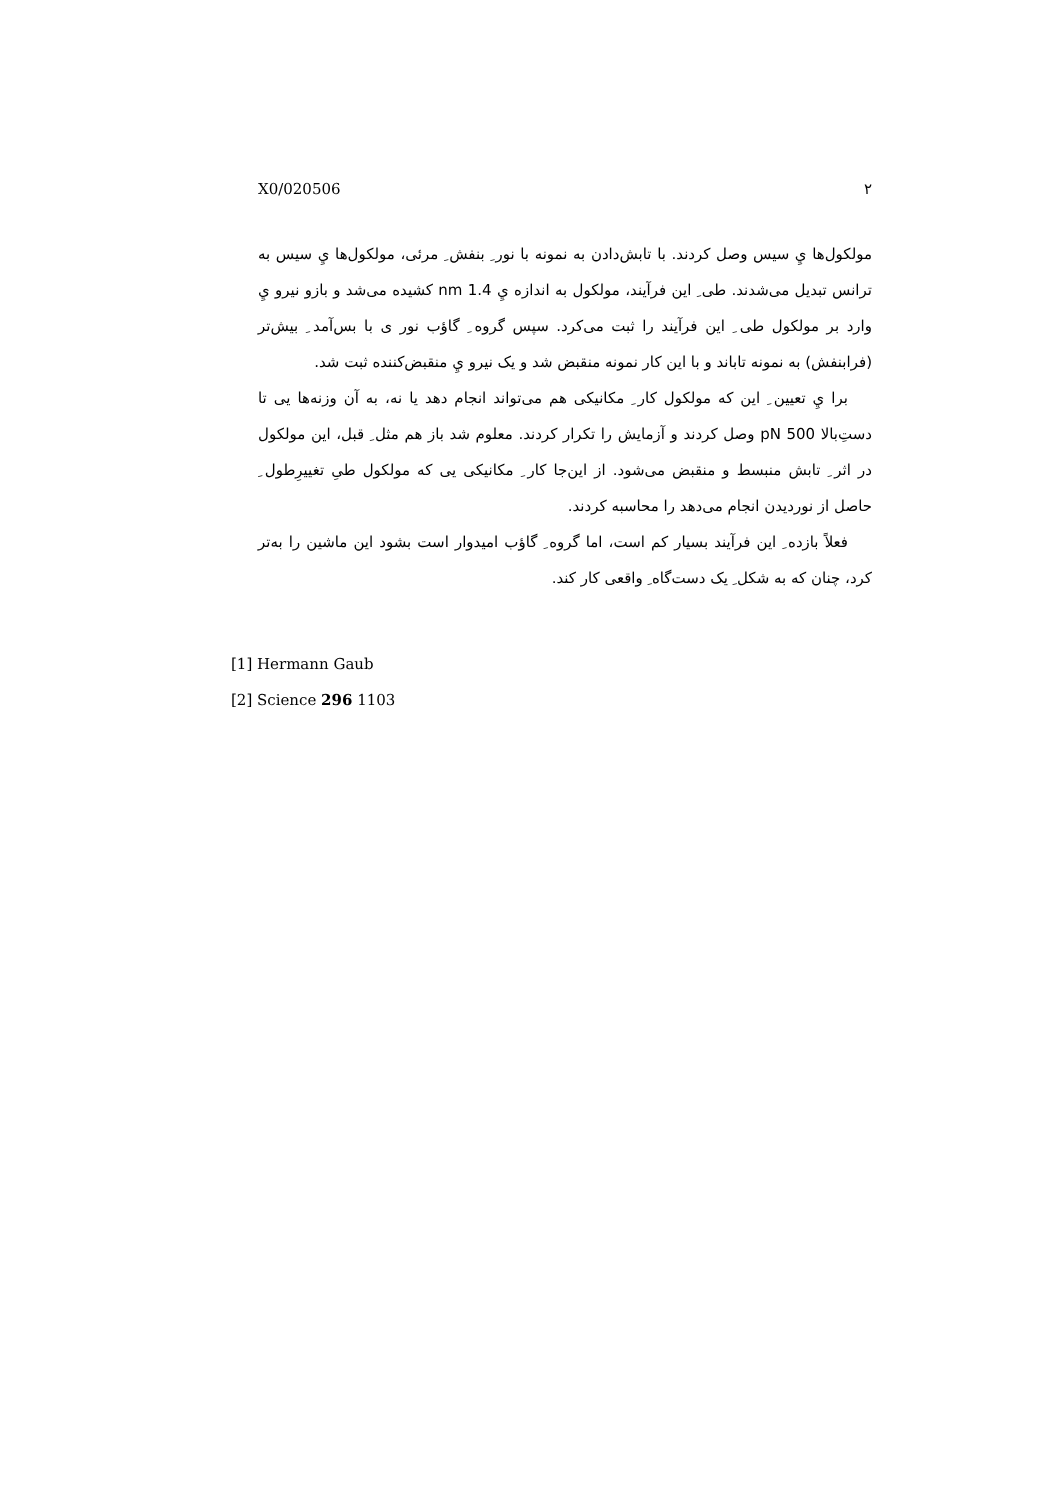X0/020506 ۲
مولکول‌ها يِ سیس وصل کردند. با تابش‌دادن به نمونه با نور ِ بنفش ِ مرئی، مولکول‌ها يِ سیس به ترانس تبدیل می‌شدند. طی ِ این فرآیند، مولکول به اندازه يِ 1.4 nm کشیده می‌شد و بازو نیرو يِ وارد بر مولکول طی ِ این فرآیند را ثبت می‌کرد. سپس گروه ِ گاؤب نور ی با بس‌آمد ِ بیش‌تر (فرابنفش) به نمونه تاباند و با این کار نمونه منقبض شد و یک نیرو يِ منقبض‌کننده ثبت شد.
برا يِ تعیین ِ این که مولکول کار ِ مکانیکی هم می‌تواند انجام دهد یا نه، به آن وزنه‌ها یی تا دستِ‌بالا 500 pN وصل کردند و آزمایش را تکرار کردند. معلوم شد باز هم مثل ِ قبل، این مولکول در اثر ِ تابش منبسط و منقبض می‌شود. از این‌جا کار ِ مکانیکی یی که مولکول طیِ تغییرِطول ِ حاصل از نوردیدن انجام می‌دهد را محاسبه کردند.
فعلاً بازده ِ این فرآیند بسیار کم است، اما گروه ِ گاؤب امیدوار است بشود این ماشین را به‌تر کرد، چنان که به شکل ِ یک دست‌گاه ِ واقعی کار کند.
[1] Hermann Gaub
[2] Science 296 1103